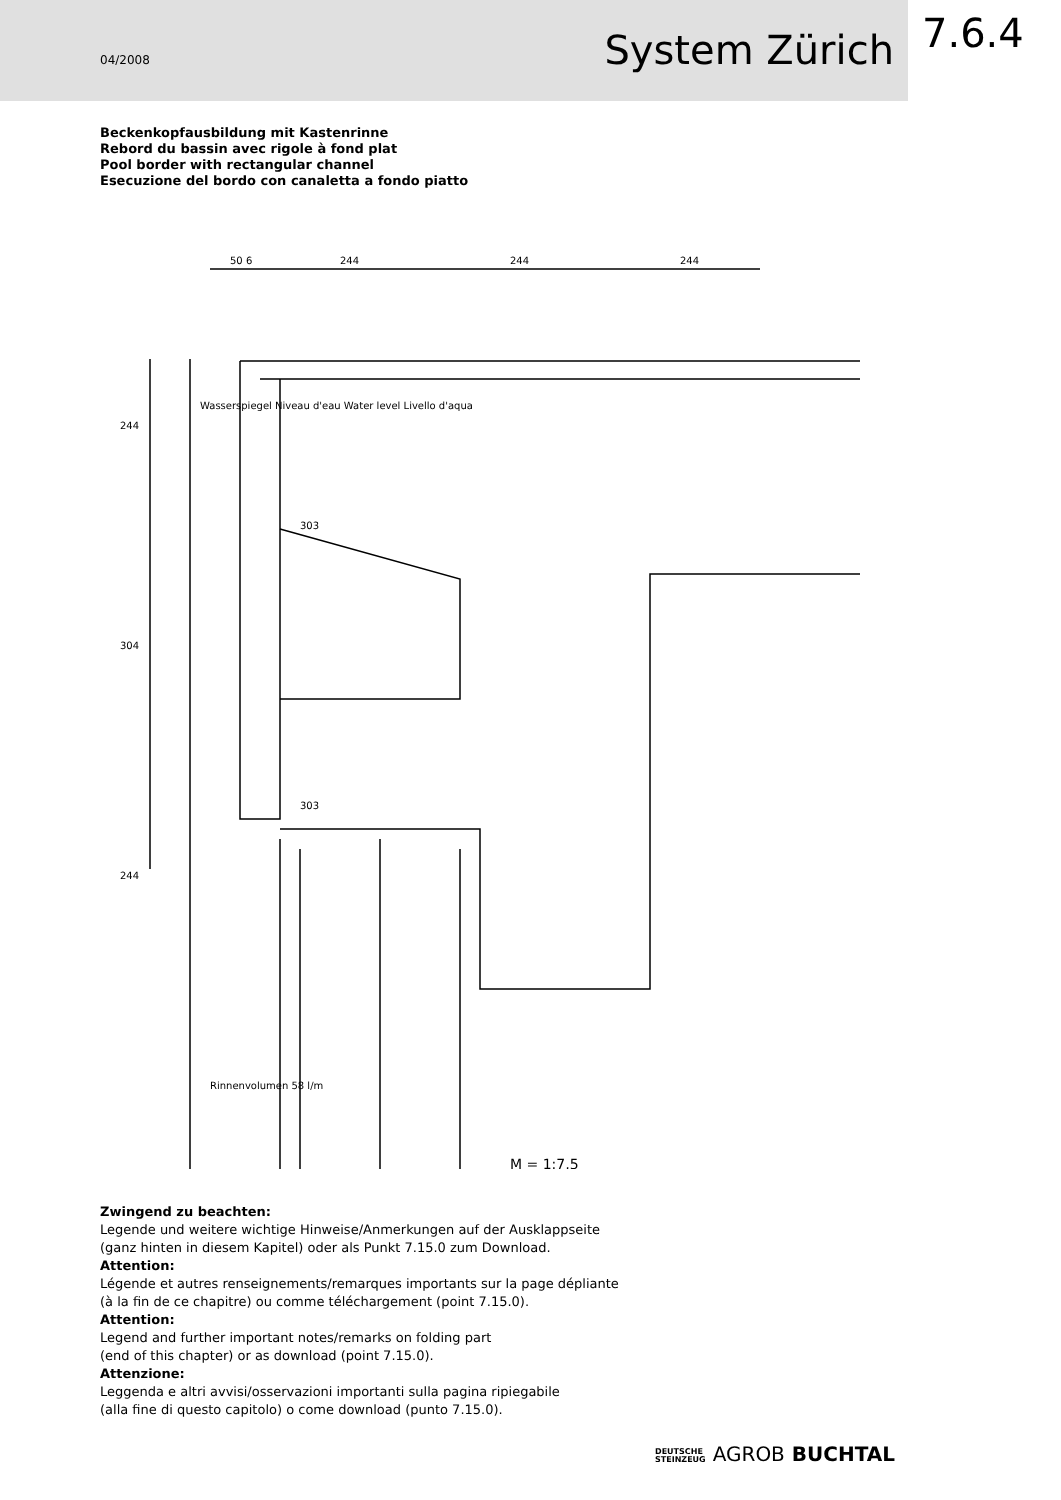04/2008 System Zürich
7.6.4
Beckenkopfausbildung mit Kastenrinne
Rebord du bassin avec rigole à fond plat
Pool border with rectangular channel
Esecuzione del bordo con canaletta a fondo piatto
50 6
244
244
244
Wasserspiegel Niveau d'eau Water level Livello d'aqua
303
303
244
304
244
Rinnenvolumen 58 l/m
M = 1:7,5
Zwingend zu beachten:
Legende und weitere wichtige Hinweise/Anmerkungen auf der Ausklappseite
(ganz hinten in diesem Kapitel) oder als Punkt 7.15.0 zum Download.
Attention:
Légende et autres renseignements/remarques importants sur la page dépliante
(à la fin de ce chapitre) ou comme téléchargement (point 7.15.0).
Attention:
Legend and further important notes/remarks on folding part
(end of this chapter) or as download (point 7.15.0).
Attenzione:
Leggenda e altri avvisi/osservazioni importanti sulla pagina ripiegabile
(alla fine di questo capitolo) o come download (punto 7.15.0).
DEUTSCHE
STEINZEUG AGROB BUCHTAL